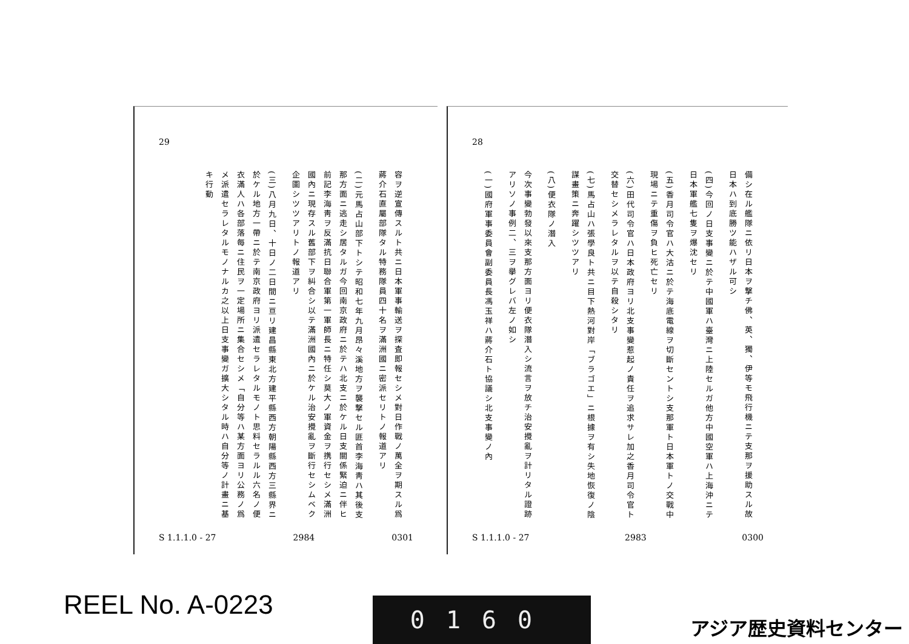29
容ヲ逆宣傳スルト共ニ日本軍事輸送ヲ探査即報セシメ對日作戰ノ萬全ヲ期スル爲蔣介石直屬部隊タル特務隊員四十名ヲ滿洲國ニ密派セリトノ報道アリ
(二)元馬占山部下トシテ昭和七年九月昂々溪地方ヲ襲撃セル匪首李海靑ハ其後支那方面ニ逃走シ居タルガ今回南京政府ニ於テハ北支ニ於ケル日支關係緊迫ニ伴ヒ前記李海靑ヲ反滿抗日聯合軍第一軍師長ニ特任シ莫大ノ軍資金ヲ携行セシメ滿洲國內ニ現存スル舊部下ヲ糾合シ以テ滿洲國內ニ於ケル治安攪亂ヲ斷行セシムベク企圖シツツアリトノ報道アリ
(三)八月九日、十日ノ二日間ニ亘リ建昌縣東北方建平縣西方朝陽縣西方三縣界ニ於ケル地方一帶ニ於テ南京政府ヨリ派遣セラレタルモノト思料セラルル六名ノ便衣滿人ハ各部落每ニ住民ヲ一定場所ニ集合セシメ「自分等ハ某方面ヨリ公務ノ爲メ派遣セラレタルモノナルカ之以上日支事變ガ擴大シタル時ハ自分等ノ計畫ニ基キ行動
S 1.1.1.0 - 27 2984 0301
28
備シ在ル艦隊ニ依リ日本ヲ撃チ佛、英、獨、伊等モ飛行機ニテ支那ヲ援助スル故日本ハ到底勝ツ能ハザル可シ
(四)今回ノ日支事變ニ於テ中國軍ハ臺灣ニ上陸セルガ他方中國空軍ハ上海沖ニテ日本軍艦七隻ヲ爆沈セリ
(五)香月司令官ハ大沽ニ於テ海底電線ヲ切斷セントシ支那軍ト日本軍トノ交戰中現場ニテ重傷ヲ負ヒ死亡セリ
(六)田代司令官ハ日本政府ヨリ北支事變惹起ノ責任ヲ追求サレ加之香月司令官ト交替セシメラレタルヲ以テ自殺シタリ
(七)馬占山ハ張學良ト共ニ目下熱河對岸「ブラゴエ」ニ根據ヲ有シ失地恢復ノ陰謀畫策ニ奔躍シツツアリ
(八)便衣隊ノ潛入
今次事變勃發以來支那方面ヨリ便衣隊潛入シ流言ヲ放チ治安攪亂ヲ計リタル證跡アリソノ事例二、三ヲ擧グレバ左ノ如シ
(一)國府軍事委員會副委員長馮玉祥ハ蔣介石ト協議シ北支事變ノ內
S 1.1.1.0 - 27 2983 0300
REEL No. A-0223
0160
アジア歴史資料センター